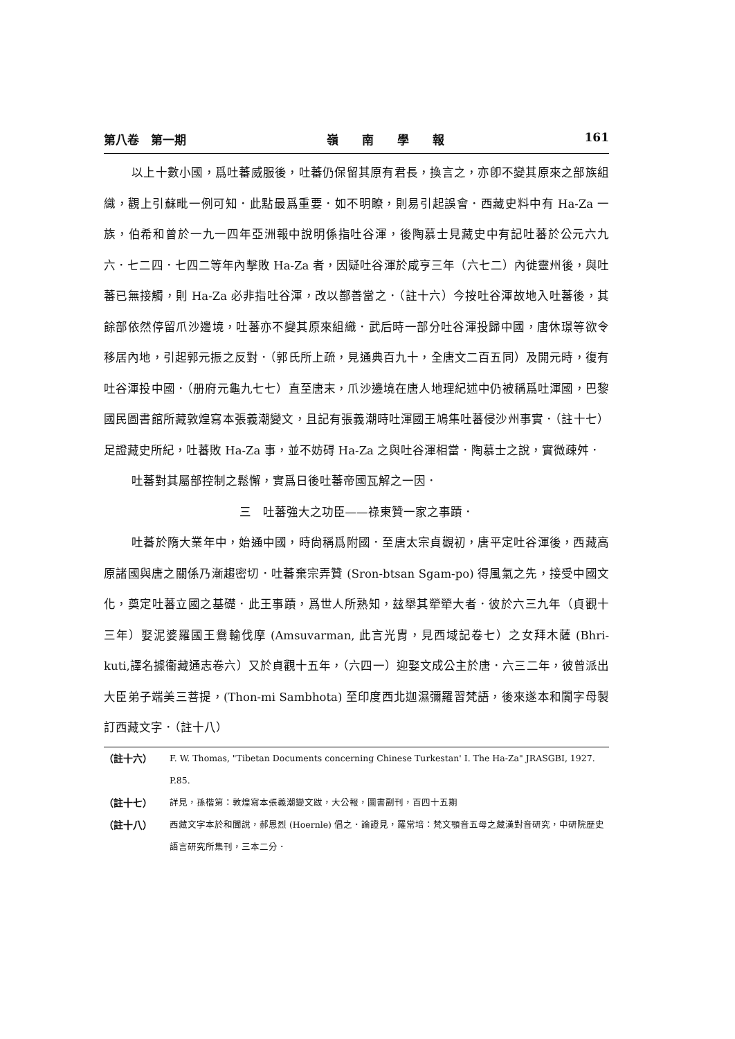第八卷　第一期 嶺　　南　　學　　報 161
以上十數小國，爲吐蕃威服後，吐蕃仍保留其原有君長，換言之，亦卽不變其原來之部族組織，觀上引蘇毗一例可知．此點最爲重要．如不明瞭，則易引起誤會．西藏史料中有 Ha-Za 一族，伯希和曾於一九一四年亞洲報中說明係指吐谷渾，後陶慕士見藏史中有記吐蕃於公元六九六．七二四．七四二等年內擊敗 Ha-Za 者，因疑吐谷渾於咸亨三年（六七二）內徙靈州後，與吐蕃已無接觸，則 Ha-Za 必非指吐谷渾，改以鄯善當之．（註十六）今按吐谷渾故地入吐蕃後，其餘部依然停留爪沙邊境，吐蕃亦不變其原來組織．武后時一部分吐谷渾投歸中國，唐休璟等欲令移居內地，引起郭元振之反對．（郭氏所上疏，見通典百九十，全唐文二百五同）及開元時，復有吐谷渾投中國．（册府元龜九七七）直至唐末，爪沙邊境在唐人地理紀述中仍被稱爲吐渾國，巴黎國民圖書館所藏敦煌寫本張義潮變文，且記有張義潮時吐渾國王鳩集吐蕃侵沙州事實．（註十七）足證藏史所紀，吐蕃敗 Ha-Za 事，並不妨碍 Ha-Za 之與吐谷渾相當．陶慕士之說，實微疎舛．
吐蕃對其屬部控制之鬆懈，實爲日後吐蕃帝國瓦解之一因．
三　吐蕃強大之功臣——祿東贊一家之事蹟．
吐蕃於隋大業年中，始通中國，時尙稱爲附國．至唐太宗貞觀初，唐平定吐谷渾後，西藏高原諸國與唐之關係乃漸趨密切．吐蕃棄宗弄贊 (Sron-btsan Sgam-po) 得風氣之先，接受中國文化，奠定吐蕃立國之基礎．此王事蹟，爲世人所熟知，玆舉其犖犖大者．彼於六三九年（貞觀十三年）娶泥婆羅國王鴦輸伐摩 (Amsuvarman, 此言光胄，見西域記卷七）之女拜木薩 (Bhri-kuti,譯名據衞藏通志卷六）又於貞觀十五年，（六四一）迎娶文成公主於唐．六三二年，彼曾派出大臣弟子端美三菩提，(Thon-mi Sambhota) 至印度西北迦濕彌羅習梵語，後來遂本和闐字母製訂西藏文字．（註十八）
（註十六） F. W. Thomas, "Tibetan Documents concerning Chinese Turkestan' I. The Ha-Za" JRASGBI, 1927. P.85.
（註十七） 詳見，孫楷第：敦煌寫本張義潮變文跋，大公報，圖書副刊，百四十五期
（註十八） 西藏文字本於和闐說，郝恩烈 (Hoernle) 倡之．論證見，羅常培：梵文顎音五母之藏漢對音研究，中研院歷史語言研究所集刊，三本二分．